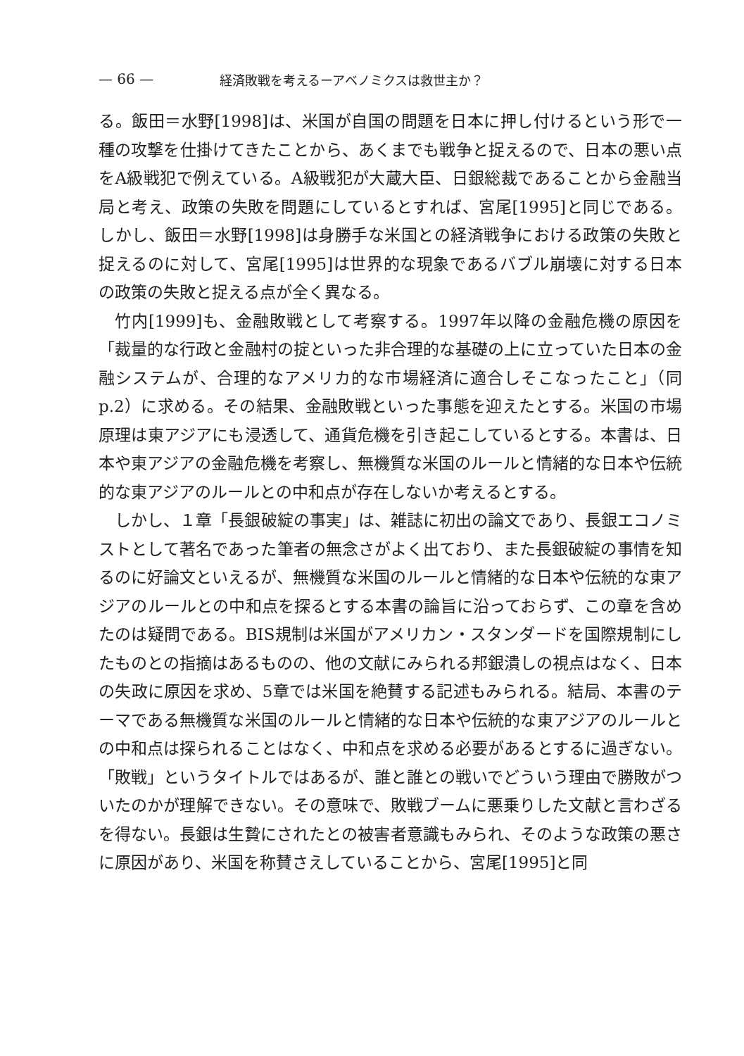— 66 — 経済敗戦を考えるーアベノミクスは救世主か？
る。飯田＝水野[1998]は、米国が自国の問題を日本に押し付けるという形で一種の攻撃を仕掛けてきたことから、あくまでも戦争と捉えるので、日本の悪い点をA級戦犯で例えている。A級戦犯が大蔵大臣、日銀総裁であることから金融当局と考え、政策の失敗を問題にしているとすれば、宮尾[1995]と同じである。しかし、飯田＝水野[1998]は身勝手な米国との経済戦争における政策の失敗と捉えるのに対して、宮尾[1995]は世界的な現象であるバブル崩壊に対する日本の政策の失敗と捉える点が全く異なる。
竹内[1999]も、金融敗戦として考察する。1997年以降の金融危機の原因を「裁量的な行政と金融村の掟といった非合理的な基礎の上に立っていた日本の金融システムが、合理的なアメリカ的な市場経済に適合しそこなったこと」（同p.2）に求める。その結果、金融敗戦といった事態を迎えたとする。米国の市場原理は東アジアにも浸透して、通貨危機を引き起こしているとする。本書は、日本や東アジアの金融危機を考察し、無機質な米国のルールと情緒的な日本や伝統的な東アジアのルールとの中和点が存在しないか考えるとする。
しかし、１章「長銀破綻の事実」は、雑誌に初出の論文であり、長銀エコノミストとして著名であった筆者の無念さがよく出ており、また長銀破綻の事情を知るのに好論文といえるが、無機質な米国のルールと情緒的な日本や伝統的な東アジアのルールとの中和点を探るとする本書の論旨に沿っておらず、この章を含めたのは疑問である。BIS規制は米国がアメリカン・スタンダードを国際規制にしたものとの指摘はあるものの、他の文献にみられる邦銀潰しの視点はなく、日本の失政に原因を求め、5章では米国を絶賛する記述もみられる。結局、本書のテーマである無機質な米国のルールと情緒的な日本や伝統的な東アジアのルールとの中和点は探られることはなく、中和点を求める必要があるとするに過ぎない。「敗戦」というタイトルではあるが、誰と誰との戦いでどういう理由で勝敗がついたのかが理解できない。その意味で、敗戦ブームに悪乗りした文献と言わざるを得ない。長銀は生贄にされたとの被害者意識もみられ、そのような政策の悪さに原因があり、米国を称賛さえしていることから、宮尾[1995]と同